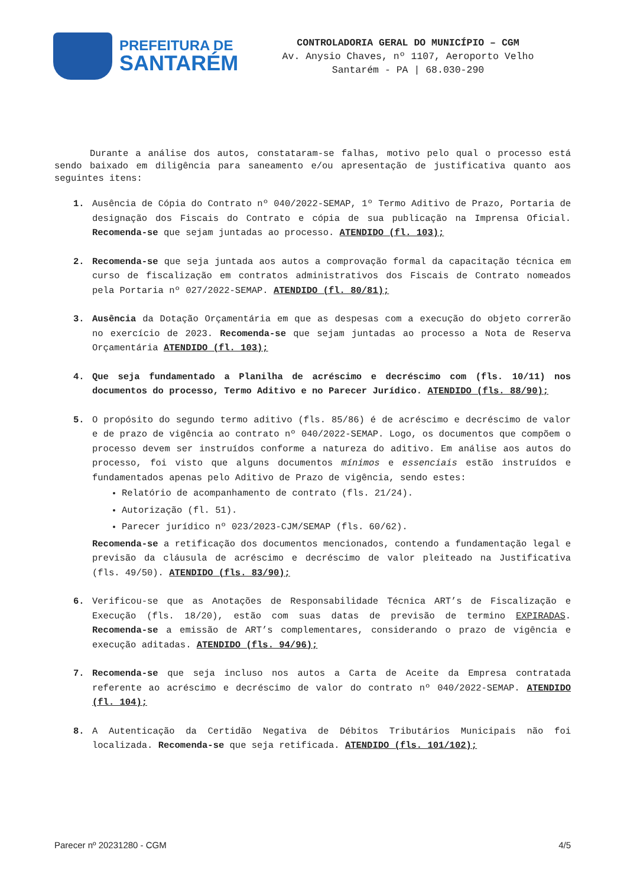PREFEITURA DE
SANTARÉM
CONTROLADORIA GERAL DO MUNICÍPIO – CGM
Av. Anysio Chaves, nº 1107, Aeroporto Velho
Santarém - PA | 68.030-290
Durante a análise dos autos, constataram-se falhas, motivo pelo qual o processo está sendo baixado em diligência para saneamento e/ou apresentação de justificativa quanto aos seguintes itens:
1. Ausência de Cópia do Contrato nº 040/2022-SEMAP, 1º Termo Aditivo de Prazo, Portaria de designação dos Fiscais do Contrato e cópia de sua publicação na Imprensa Oficial. Recomenda-se que sejam juntadas ao processo. ATENDIDO (fl. 103);
2. Recomenda-se que seja juntada aos autos a comprovação formal da capacitação técnica em curso de fiscalização em contratos administrativos dos Fiscais de Contrato nomeados pela Portaria nº 027/2022-SEMAP. ATENDIDO (fl. 80/81);
3. Ausência da Dotação Orçamentária em que as despesas com a execução do objeto correrão no exercício de 2023. Recomenda-se que sejam juntadas ao processo a Nota de Reserva Orçamentária ATENDIDO (fl. 103);
4. Que seja fundamentado a Planilha de acréscimo e decréscimo com (fls. 10/11) nos documentos do processo, Termo Aditivo e no Parecer Jurídico. ATENDIDO (fls. 88/90);
5. O propósito do segundo termo aditivo (fls. 85/86) é de acréscimo e decréscimo de valor e de prazo de vigência ao contrato nº 040/2022-SEMAP. Logo, os documentos que compõem o processo devem ser instruídos conforme a natureza do aditivo. Em análise aos autos do processo, foi visto que alguns documentos mínimos e essenciais estão instruídos e fundamentados apenas pelo Aditivo de Prazo de vigência, sendo estes:
Relatório de acompanhamento de contrato (fls. 21/24).
Autorização (fl. 51).
Parecer jurídico nº 023/2023-CJM/SEMAP (fls. 60/62).
Recomenda-se a retificação dos documentos mencionados, contendo a fundamentação legal e previsão da cláusula de acréscimo e decréscimo de valor pleiteado na Justificativa (fls. 49/50). ATENDIDO (fls. 83/90);
6. Verificou-se que as Anotações de Responsabilidade Técnica ART’s de Fiscalização e Execução (fls. 18/20), estão com suas datas de previsão de termino EXPIRADAS. Recomenda-se a emissão de ART’s complementares, considerando o prazo de vigência e execução aditadas. ATENDIDO (fls. 94/96);
7. Recomenda-se que seja incluso nos autos a Carta de Aceite da Empresa contratada referente ao acréscimo e decréscimo de valor do contrato nº 040/2022-SEMAP. ATENDIDO (fl. 104);
8. A Autenticação da Certidão Negativa de Débitos Tributários Municipais não foi localizada. Recomenda-se que seja retificada. ATENDIDO (fls. 101/102);
Parecer nº 20231280 - CGM 4/5